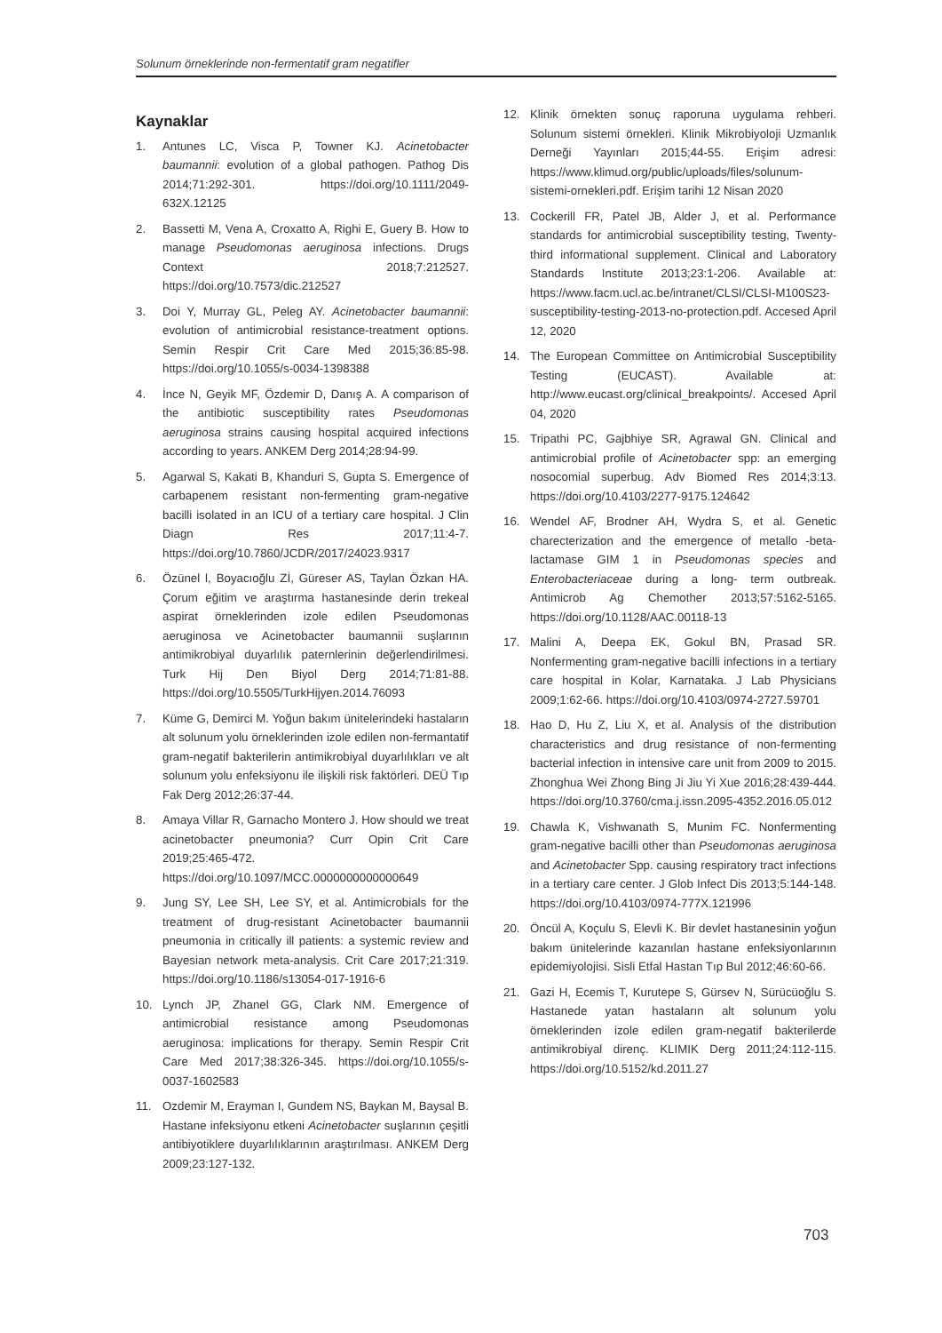Solunum örneklerinde non-fermentatif gram negatifler
Kaynaklar
1. Antunes LC, Visca P, Towner KJ. Acinetobacter baumannii: evolution of a global pathogen. Pathog Dis 2014;71:292-301. https://doi.org/10.1111/2049-632X.12125
2. Bassetti M, Vena A, Croxatto A, Righi E, Guery B. How to manage Pseudomonas aeruginosa infections. Drugs Context 2018;7:212527. https://doi.org/10.7573/dic.212527
3. Doi Y, Murray GL, Peleg AY. Acinetobacter baumannii: evolution of antimicrobial resistance-treatment options. Semin Respir Crit Care Med 2015;36:85-98. https://doi.org/10.1055/s-0034-1398388
4. İnce N, Geyik MF, Özdemir D, Danış A. A comparison of the antibiotic susceptibility rates Pseudomonas aeruginosa strains causing hospital acquired infections according to years. ANKEM Derg 2014;28:94-99.
5. Agarwal S, Kakati B, Khanduri S, Gupta S. Emergence of carbapenem resistant non-fermenting gram-negative bacilli isolated in an ICU of a tertiary care hospital. J Clin Diagn Res 2017;11:4-7. https://doi.org/10.7860/JCDR/2017/24023.9317
6. Özünel l, Boyacıoğlu Zİ, Güreser AS, Taylan Özkan HA. Çorum eğitim ve araştırma hastanesinde derin trekeal aspirat örneklerinden izole edilen Pseudomonas aeruginosa ve Acinetobacter baumannii suşlarının antimikrobiyal duyarlılık paternlerinin değerlendirilmesi. Turk Hij Den Biyol Derg 2014;71:81-88. https://doi.org/10.5505/TurkHijyen.2014.76093
7. Küme G, Demirci M. Yoğun bakım ünitelerindeki hastaların alt solunum yolu örneklerinden izole edilen non-fermantatif gram-negatif bakterilerin antimikrobiyal duyarlılıkları ve alt solunum yolu enfeksiyonu ile ilişkili risk faktörleri. DEÜ Tıp Fak Derg 2012;26:37-44.
8. Amaya Villar R, Garnacho Montero J. How should we treat acinetobacter pneumonia? Curr Opin Crit Care 2019;25:465-472. https://doi.org/10.1097/MCC.0000000000000649
9. Jung SY, Lee SH, Lee SY, et al. Antimicrobials for the treatment of drug-resistant Acinetobacter baumannii pneumonia in critically ill patients: a systemic review and Bayesian network meta-analysis. Crit Care 2017;21:319. https://doi.org/10.1186/s13054-017-1916-6
10. Lynch JP, Zhanel GG, Clark NM. Emergence of antimicrobial resistance among Pseudomonas aeruginosa: implications for therapy. Semin Respir Crit Care Med 2017;38:326-345. https://doi.org/10.1055/s-0037-1602583
11. Ozdemir M, Erayman I, Gundem NS, Baykan M, Baysal B. Hastane infeksiyonu etkeni Acinetobacter suşlarının çeşitli antibiyotiklere duyarlılıklarının araştırılması. ANKEM Derg 2009;23:127-132.
12. Klinik örnekten sonuç raporuna uygulama rehberi. Solunum sistemi örnekleri. Klinik Mikrobiyoloji Uzmanlık Derneği Yayınları 2015;44-55. Erişim adresi: https://www.klimud.org/public/uploads/files/solunum-sistemi-ornekleri.pdf. Erişim tarihi 12 Nisan 2020
13. Cockerill FR, Patel JB, Alder J, et al. Performance standards for antimicrobial susceptibility testing, Twenty-third informational supplement. Clinical and Laboratory Standards Institute 2013;23:1-206. Available at: https://www.facm.ucl.ac.be/intranet/CLSI/CLSI-M100S23-susceptibility-testing-2013-no-protection.pdf. Accesed April 12, 2020
14. The European Committee on Antimicrobial Susceptibility Testing (EUCAST). Available at: http://www.eucast.org/clinical_breakpoints/. Accesed April 04, 2020
15. Tripathi PC, Gajbhiye SR, Agrawal GN. Clinical and antimicrobial profile of Acinetobacter spp: an emerging nosocomial superbug. Adv Biomed Res 2014;3:13. https://doi.org/10.4103/2277-9175.124642
16. Wendel AF, Brodner AH, Wydra S, et al. Genetic charecterization and the emergence of metallo -beta-lactamase GIM 1 in Pseudomonas species and Enterobacteriaceae during a long- term outbreak. Antimicrob Ag Chemother 2013;57:5162-5165. https://doi.org/10.1128/AAC.00118-13
17. Malini A, Deepa EK, Gokul BN, Prasad SR. Nonfermenting gram-negative bacilli infections in a tertiary care hospital in Kolar, Karnataka. J Lab Physicians 2009;1:62-66. https://doi.org/10.4103/0974-2727.59701
18. Hao D, Hu Z, Liu X, et al. Analysis of the distribution characteristics and drug resistance of non-fermenting bacterial infection in intensive care unit from 2009 to 2015. Zhonghua Wei Zhong Bing Ji Jiu Yi Xue 2016;28:439-444. https://doi.org/10.3760/cma.j.issn.2095-4352.2016.05.012
19. Chawla K, Vishwanath S, Munim FC. Nonfermenting gram-negative bacilli other than Pseudomonas aeruginosa and Acinetobacter Spp. causing respiratory tract infections in a tertiary care center. J Glob Infect Dis 2013;5:144-148. https://doi.org/10.4103/0974-777X.121996
20. Öncül A, Koçulu S, Elevli K. Bir devlet hastanesinin yoğun bakım ünitelerinde kazanılan hastane enfeksiyonlarının epidemiyolojisi. Sisli Etfal Hastan Tıp Bul 2012;46:60-66.
21. Gazi H, Ecemis T, Kurutepe S, Gürsev N, Sürücüoğlu S. Hastanede yatan hastaların alt solunum yolu örneklerinden izole edilen gram-negatif bakterilerde antimikrobiyal direnç. KLIMIK Derg 2011;24:112-115. https://doi.org/10.5152/kd.2011.27
703